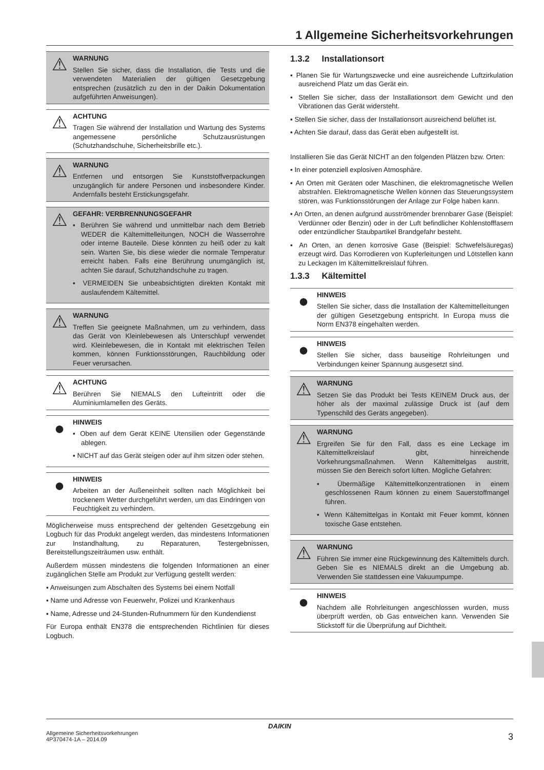1 Allgemeine Sicherheitsvorkehrungen
⚠
WARNUNG
Stellen Sie sicher, dass die Installation, die Tests und die verwendeten Materialien der gültigen Gesetzgebung entsprechen (zusätzlich zu den in der Daikin Dokumentation aufgeführten Anweisungen).
⚠
ACHTUNG
Tragen Sie während der Installation und Wartung des Systems angemessene persönliche Schutzausrüstungen (Schutzhandschuhe, Sicherheitsbrille etc.).
⚠
WARNUNG
Entfernen und entsorgen Sie Kunststoffverpackungen unzugänglich für andere Personen und insbesondere Kinder. Andernfalls besteht Erstickungsgefahr.
⚠
GEFAHR: VERBRENNUNGSGEFAHR
▪ Berühren Sie während und unmittelbar nach dem Betrieb WEDER die Kältemittelleitungen, NOCH die Wasserrohre oder interne Bauteile. Diese könnten zu heiß oder zu kalt sein. Warten Sie, bis diese wieder die normale Temperatur erreicht haben. Falls eine Berührung unumgänglich ist, achten Sie darauf, Schutzhandschuhe zu tragen.
▪ VERMEIDEN Sie unbeabsichtigten direkten Kontakt mit auslaufendem Kältemittel.
⚠
WARNUNG
Treffen Sie geeignete Maßnahmen, um zu verhindern, dass das Gerät von Kleinlebewesen als Unterschlupf verwendet wird. Kleinlebewesen, die in Kontakt mit elektrischen Teilen kommen, können Funktionsstörungen, Rauchbildung oder Feuer verursachen.
⚠
ACHTUNG
Berühren Sie NIEMALS den Lufteintritt oder die Aluminiumlamellen des Geräts.
●
HINWEIS
▪ Oben auf dem Gerät KEINE Utensilien oder Gegenstände ablegen.
▪ NICHT auf das Gerät steigen oder auf ihm sitzen oder stehen.
●
HINWEIS
Arbeiten an der Außeneinheit sollten nach Möglichkeit bei trockenem Wetter durchgeführt werden, um das Eindringen von Feuchtigkeit zu verhindern.
Möglicherweise muss entsprechend der geltenden Gesetzgebung ein Logbuch für das Produkt angelegt werden, das mindestens Informationen zur Instandhaltung, zu Reparaturen, Testergebnissen, Bereitstellungszeiträumen usw. enthält.
Außerdem müssen mindestens die folgenden Informationen an einer zugänglichen Stelle am Produkt zur Verfügung gestellt werden:
▪ Anweisungen zum Abschalten des Systems bei einem Notfall
▪ Name und Adresse von Feuerwehr, Polizei und Krankenhaus
▪ Name, Adresse und 24-Stunden-Rufnummern für den Kundendienst
Für Europa enthält EN378 die entsprechenden Richtlinien für dieses Logbuch.
1.3.2 Installationsort
▪ Planen Sie für Wartungszwecke und eine ausreichende Luftzirkulation ausreichend Platz um das Gerät ein.
▪ Stellen Sie sicher, dass der Installationsort dem Gewicht und den Vibrationen das Gerät widersteht.
▪ Stellen Sie sicher, dass der Installationsort ausreichend belüftet ist.
▪ Achten Sie darauf, dass das Gerät eben aufgestellt ist.
Installieren Sie das Gerät NICHT an den folgenden Plätzen bzw. Orten:
▪ In einer potenziell explosiven Atmosphäre.
▪ An Orten mit Geräten oder Maschinen, die elektromagnetische Wellen abstrahlen. Elektromagnetische Wellen können das Steuerungssystem stören, was Funktionsstörungen der Anlage zur Folge haben kann.
▪ An Orten, an denen aufgrund ausströmender brennbarer Gase (Beispiel: Verdünner oder Benzin) oder in der Luft befindlicher Kohlenstofffasern oder entzündlicher Staubpartikel Brandgefahr besteht.
▪ An Orten, an denen korrosive Gase (Beispiel: Schwefelsäuregas) erzeugt wird. Das Korrodieren von Kupferleitungen und Lötstellen kann zu Leckagen im Kältemittelkreislauf führen.
1.3.3 Kältemittel
●
HINWEIS
Stellen Sie sicher, dass die Installation der Kältemittelleitungen der gültigen Gesetzgebung entspricht. In Europa muss die Norm EN378 eingehalten werden.
●
HINWEIS
Stellen Sie sicher, dass bauseitige Rohrleitungen und Verbindungen keiner Spannung ausgesetzt sind.
⚠
WARNUNG
Setzen Sie das Produkt bei Tests KEINEM Druck aus, der höher als der maximal zulässige Druck ist (auf dem Typenschild des Geräts angegeben).
⚠
WARNUNG
Ergreifen Sie für den Fall, dass es eine Leckage im Kältemittelkreislauf gibt, hinreichende Vorkehrungsmaßnahmen. Wenn Kältemittelgas austritt, müssen Sie den Bereich sofort lüften. Mögliche Gefahren:
▪ Übermäßige Kältemittelkonzentrationen in einem geschlossenen Raum können zu einem Sauerstoffmangel führen.
▪ Wenn Kältemittelgas in Kontakt mit Feuer kommt, können toxische Gase entstehen.
⚠
WARNUNG
Führen Sie immer eine Rückgewinnung des Kältemittels durch. Geben Sie es NIEMALS direkt an die Umgebung ab. Verwenden Sie stattdessen eine Vakuumpumpe.
●
HINWEIS
Nachdem alle Rohrleitungen angeschlossen wurden, muss überprüft werden, ob Gas entweichen kann. Verwenden Sie Stickstoff für die Überprüfung auf Dichtheit.
DAIKIN
Allgemeine Sicherheitsvorkehrungen
4P370474-1A – 2014.09
3